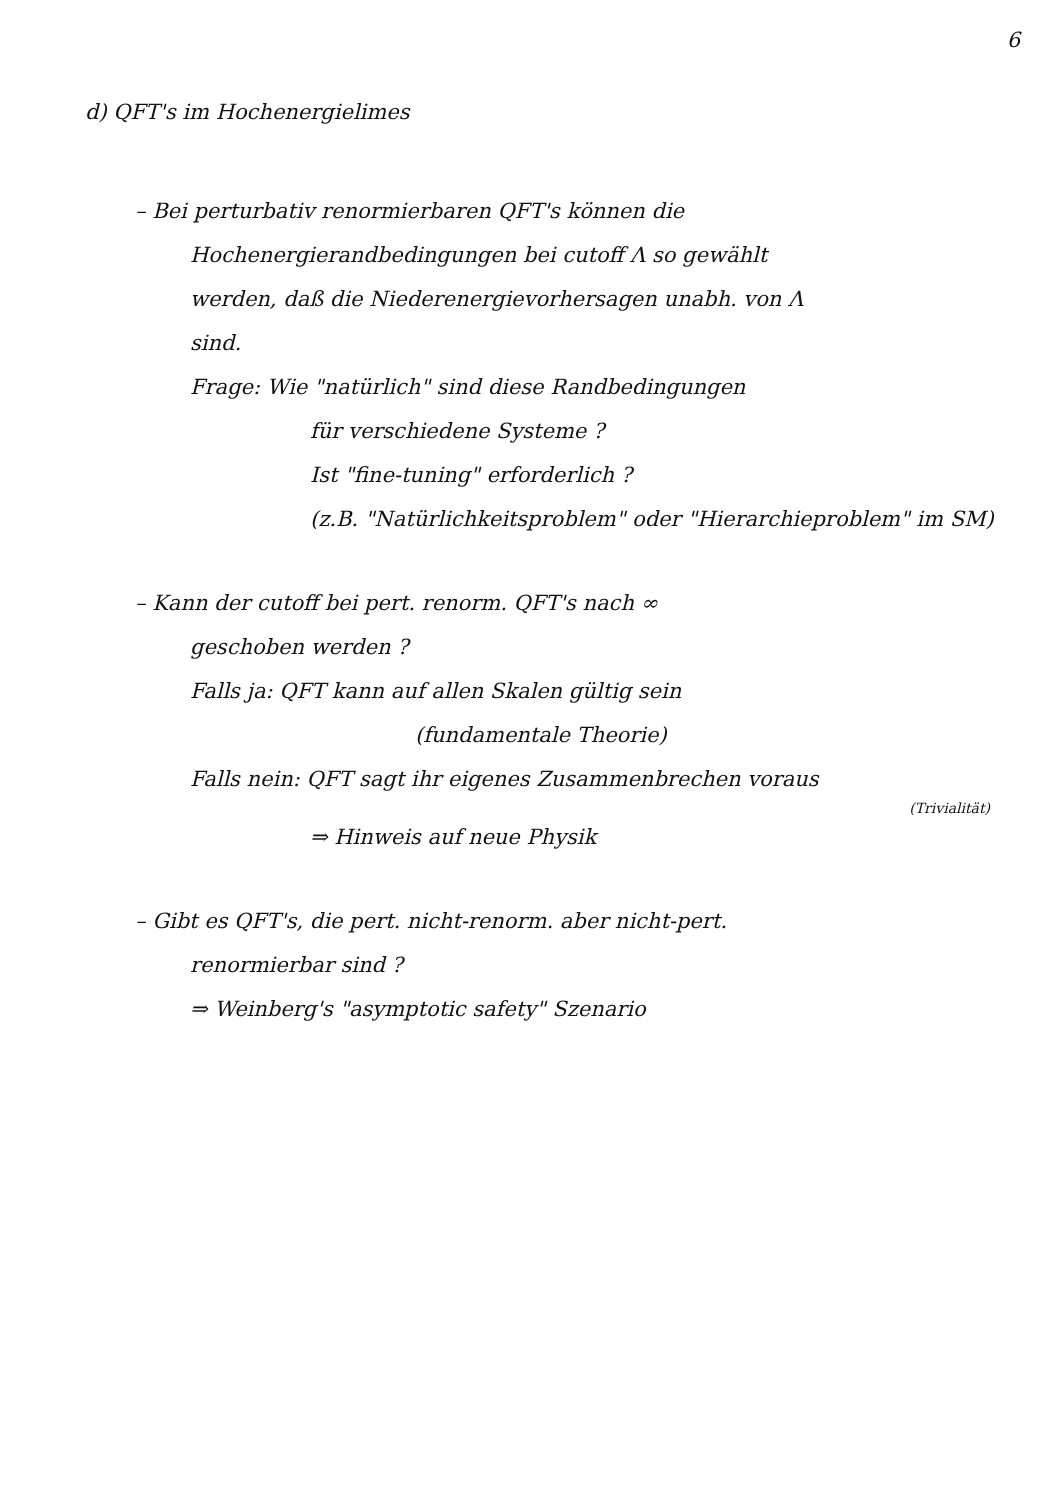6
d) QFT's im Hochenergielimes
– Bei perturbativ renormierbaren QFT's können die
Hochenergierandbedingungen bei cutoff Λ so gewählt
werden, daß die Niederenergievorhersagen unabh. von Λ
sind.
Frage: Wie "natürlich" sind diese Randbedingungen
für verschiedene Systeme ?
Ist "fine-tuning" erforderlich ?
(z.B. "Natürlichkeitsproblem" oder "Hierarchieproblem" im SM)
– Kann der cutoff bei pert. renorm. QFT's nach ∞
geschoben werden ?
Falls ja: QFT kann auf allen Skalen gültig sein
(fundamentale Theorie)
Falls nein: QFT sagt ihr eigenes Zusammenbrechen voraus
(Trivialität)
⇒ Hinweis auf neue Physik
– Gibt es QFT's, die pert. nicht-renorm. aber nicht-pert.
renormierbar sind ?
⇒ Weinberg's "asymptotic safety" Szenario